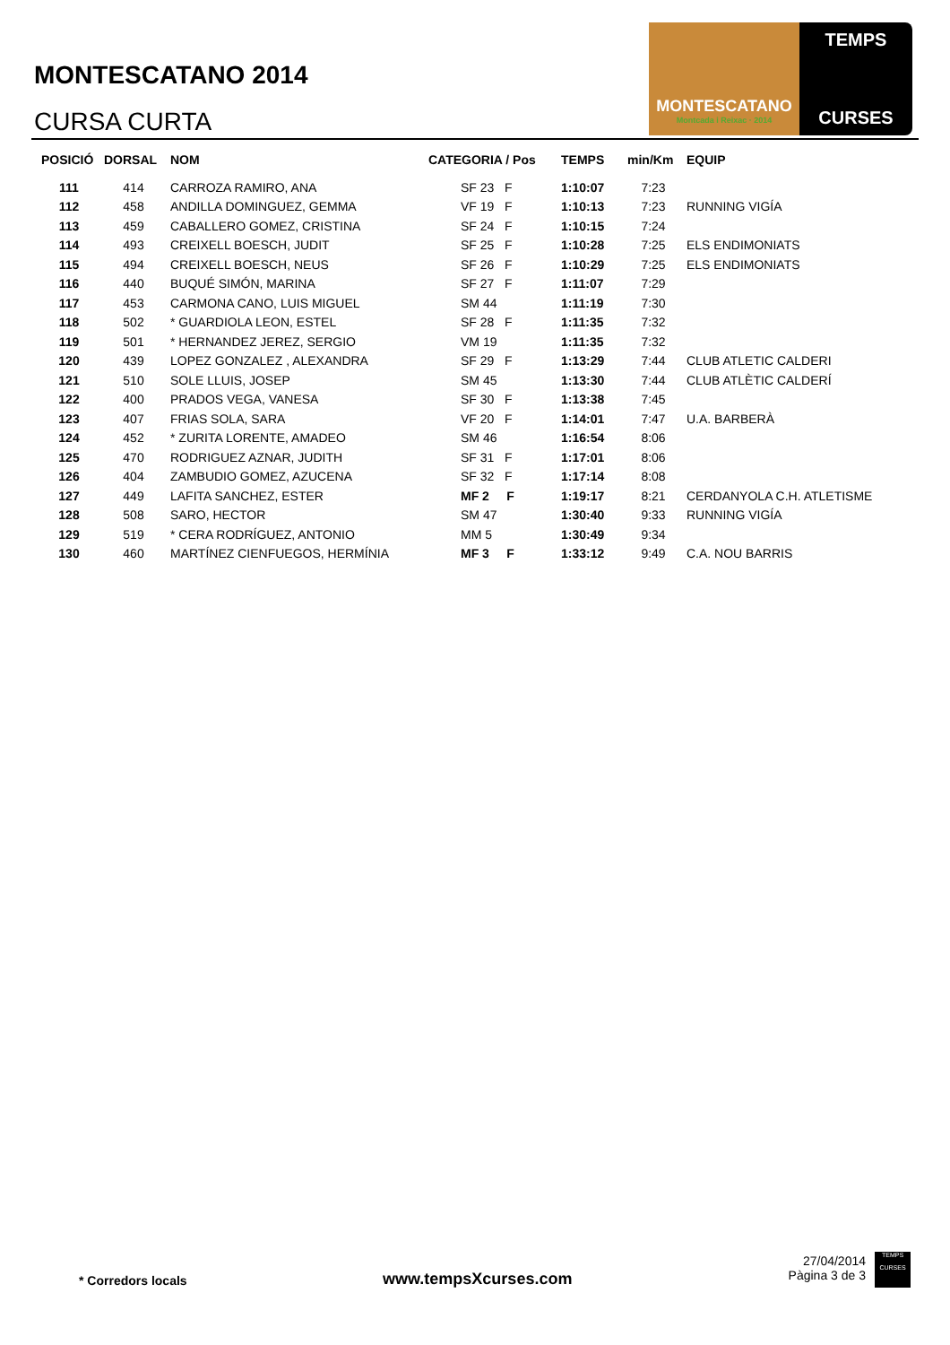MONTESCATANO 2014
CURSA CURTA
MONTESCATANO
Montcada i Reixac · 2014
TEMPS
CURSES
| POSICIÓ | DORSAL | NOM | CATEGORIA / Pos | TEMPS | min/Km | EQUIP |
| --- | --- | --- | --- | --- | --- | --- |
| 111 | 414 | CARROZA RAMIRO, ANA | SF 23 F | 1:10:07 | 7:23 | |
| 112 | 458 | ANDILLA DOMINGUEZ, GEMMA | VF 19 F | 1:10:13 | 7:23 | RUNNING VIGÍA |
| 113 | 459 | CABALLERO GOMEZ, CRISTINA | SF 24 F | 1:10:15 | 7:24 | |
| 114 | 493 | CREIXELL BOESCH, JUDIT | SF 25 F | 1:10:28 | 7:25 | ELS ENDIMONIATS |
| 115 | 494 | CREIXELL BOESCH, NEUS | SF 26 F | 1:10:29 | 7:25 | ELS ENDIMONIATS |
| 116 | 440 | BUQUÉ SIMÓN, MARINA | SF 27 F | 1:11:07 | 7:29 | |
| 117 | 453 | CARMONA CANO, LUIS MIGUEL | SM 44 | 1:11:19 | 7:30 | |
| 118 | 502 | * GUARDIOLA LEON, ESTEL | SF 28 F | 1:11:35 | 7:32 | |
| 119 | 501 | * HERNANDEZ JEREZ, SERGIO | VM 19 | 1:11:35 | 7:32 | |
| 120 | 439 | LOPEZ GONZALEZ , ALEXANDRA | SF 29 F | 1:13:29 | 7:44 | CLUB ATLETIC CALDERI |
| 121 | 510 | SOLE LLUIS, JOSEP | SM 45 | 1:13:30 | 7:44 | CLUB ATLÈTIC CALDERÍ |
| 122 | 400 | PRADOS VEGA, VANESA | SF 30 F | 1:13:38 | 7:45 | |
| 123 | 407 | FRIAS SOLA, SARA | VF 20 F | 1:14:01 | 7:47 | U.A. BARBERÀ |
| 124 | 452 | * ZURITA LORENTE, AMADEO | SM 46 | 1:16:54 | 8:06 | |
| 125 | 470 | RODRIGUEZ AZNAR, JUDITH | SF 31 F | 1:17:01 | 8:06 | |
| 126 | 404 | ZAMBUDIO GOMEZ, AZUCENA | SF 32 F | 1:17:14 | 8:08 | |
| 127 | 449 | LAFITA SANCHEZ, ESTER | MF 2 F | 1:19:17 | 8:21 | CERDANYOLA C.H. ATLETISME |
| 128 | 508 | SARO, HECTOR | SM 47 | 1:30:40 | 9:33 | RUNNING VIGÍA |
| 129 | 519 | * CERA RODRÍGUEZ, ANTONIO | MM 5 | 1:30:49 | 9:34 | |
| 130 | 460 | MARTÍNEZ CIENFUEGOS, HERMÍNIA | MF 3 F | 1:33:12 | 9:49 | C.A. NOU BARRIS |
* Corredors locals www.tempsXcurses.com
27/04/2014
Pàgina 3 de 3
TEMPS
CURSES